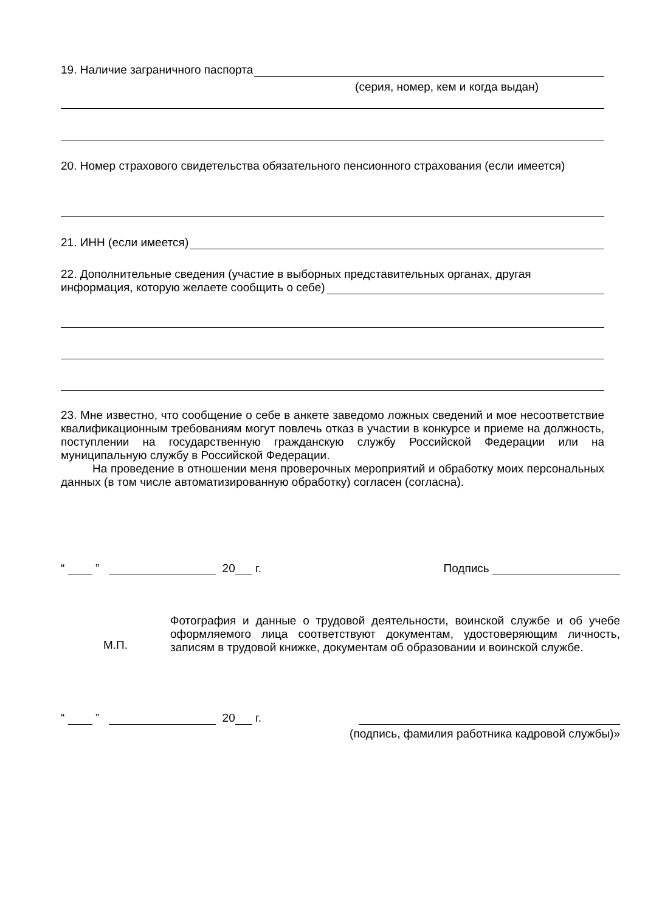19. Наличие заграничного паспорта
(серия, номер, кем и когда выдан)
20. Номер страхового свидетельства обязательного пенсионного страхования (если имеется)
21. ИНН (если имеется)
22. Дополнительные сведения (участие в выборных представительных органах, другая
информация, которую желаете сообщить о себе)
23. Мне известно, что сообщение о себе в анкете заведомо ложных сведений и мое несоответствие квалификационным требованиям могут повлечь отказ в участии в конкурсе и приеме на должность, поступлении на государственную гражданскую службу Российской Федерации или на муниципальную службу в Российской Федерации.
На проведение в отношении меня проверочных мероприятий и обработку моих персональных данных (в том числе автоматизированную обработку) согласен (согласна).
“ ” 20 г. Подпись
М.П.
Фотография и данные о трудовой деятельности, воинской службе и об учебе оформляемого лица соответствуют документам, удостоверяющим личность, записям в трудовой книжке, документам об образовании и воинской службе.
“ ” 20 г.
(подпись, фамилия работника кадровой службы)»